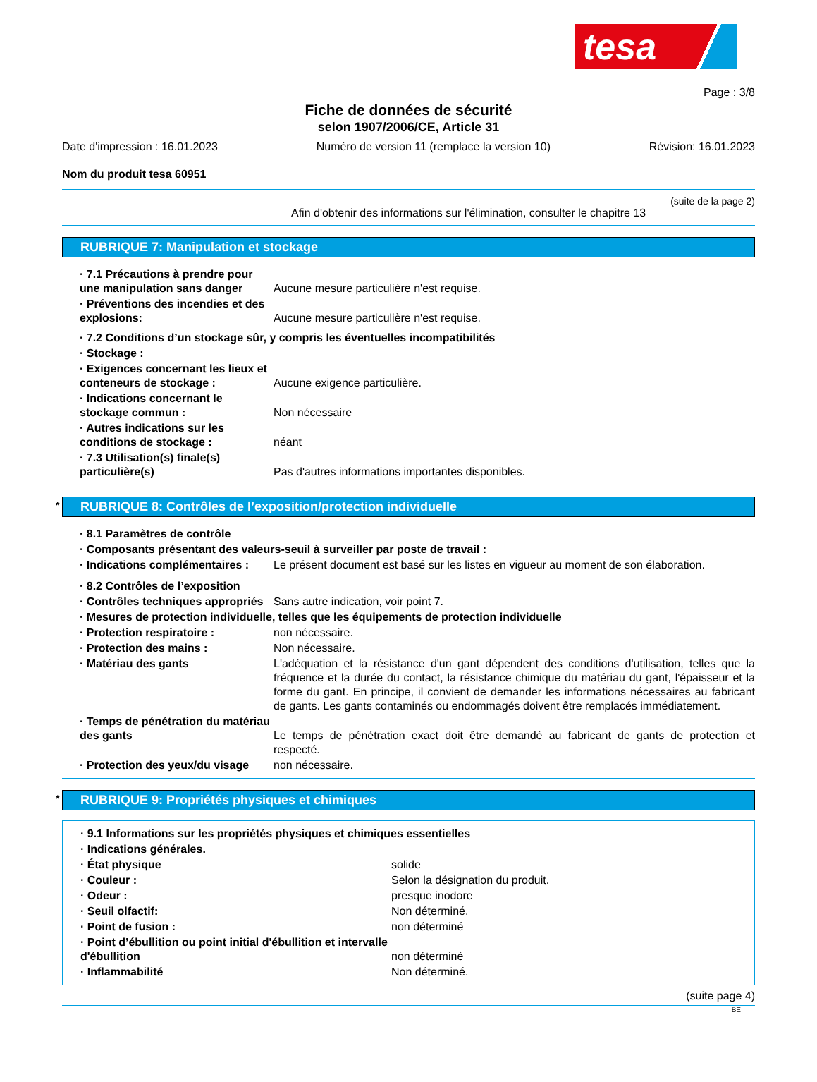tesa
Page : 3/8
Fiche de données de sécurité
selon 1907/2006/CE, Article 31
Date d'impression : 16.01.2023 Numéro de version 11 (remplace la version 10) Révision: 16.01.2023
Nom du produit tesa 60951
(suite de la page 2)
Afin d'obtenir des informations sur l'élimination, consulter le chapitre 13
RUBRIQUE 7: Manipulation et stockage
· 7.1 Précautions à prendre pour une manipulation sans danger
Aucune mesure particulière n'est requise.
· Préventions des incendies et des explosions:
Aucune mesure particulière n'est requise.
· 7.2 Conditions d’un stockage sûr, y compris les éventuelles incompatibilités
· Stockage :
· Exigences concernant les lieux et conteneurs de stockage :
Aucune exigence particulière.
· Indications concernant le stockage commun :
Non nécessaire
· Autres indications sur les conditions de stockage :
néant
· 7.3 Utilisation(s) finale(s) particulière(s)
Pas d'autres informations importantes disponibles.
* RUBRIQUE 8: Contrôles de l’exposition/protection individuelle
· 8.1 Paramètres de contrôle
· Composants présentant des valeurs-seuil à surveiller par poste de travail :
· Indications complémentaires : Le présent document est basé sur les listes en vigueur au moment de son élaboration.
· 8.2 Contrôles de l’exposition
· Contrôles techniques appropriés
Sans autre indication, voir point 7.
· Mesures de protection individuelle, telles que les équipements de protection individuelle
· Protection respiratoire : non nécessaire.
· Protection des mains : Non nécessaire.
· Matériau des gants L'adéquation et la résistance d'un gant dépendent des conditions d'utilisation, telles que la fréquence et la durée du contact, la résistance chimique du matériau du gant, l'épaisseur et la forme du gant. En principe, il convient de demander les informations nécessaires au fabricant de gants. Les gants contaminés ou endommagés doivent être remplacés immédiatement.
· Temps de pénétration du matériau des gants
Le temps de pénétration exact doit être demandé au fabricant de gants de protection et respecté.
· Protection des yeux/du visage non nécessaire.
* RUBRIQUE 9: Propriétés physiques et chimiques
· 9.1 Informations sur les propriétés physiques et chimiques essentielles
· Indications générales.
· État physique solide
· Couleur : Selon la désignation du produit.
· Odeur : presque inodore
· Seuil olfactif: Non déterminé.
· Point de fusion : non déterminé
· Point d’ébullition ou point initial d'ébullition et intervalle d'ébullition
non déterminé
· Inflammabilité Non déterminé.
(suite page 4)
BE